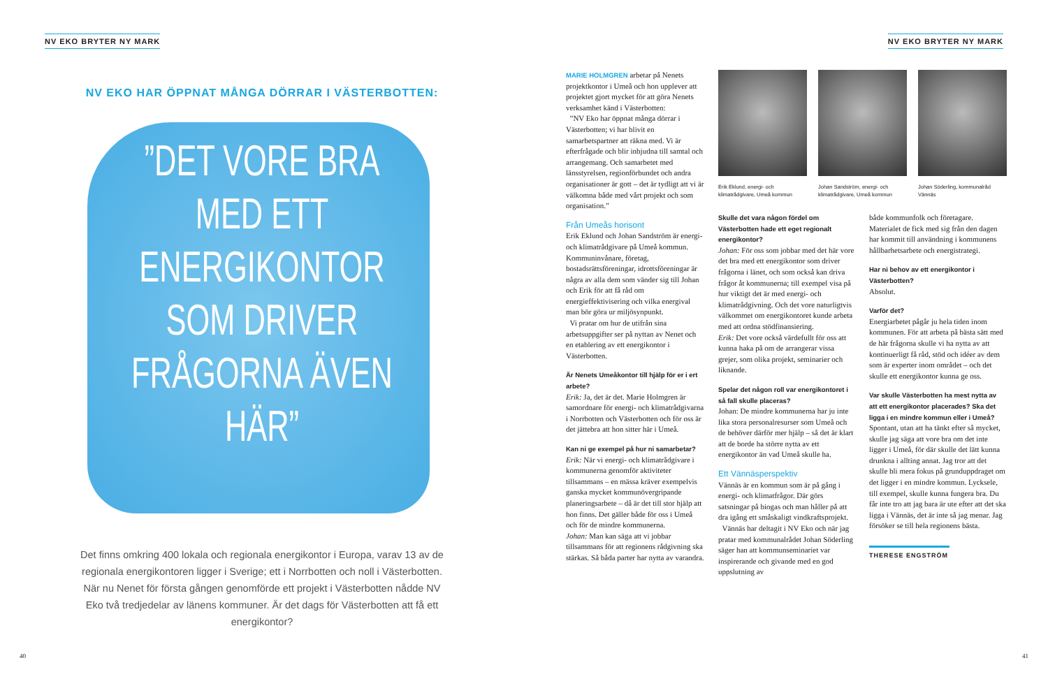NV EKO BRYTER NY MARK
NV EKO HAR ÖPPNAT MÅNGA DÖRRAR I VÄSTERBOTTEN:
”DET VORE BRA
MED ETT
ENERGIKONTOR
SOM DRIVER
FRÅGORNA ÄVEN
HÄR”
Det finns omkring 400 lokala och regionala energikontor i Europa, varav 13 av de regionala energikontoren ligger i Sverige; ett i Norrbotten och noll i Västerbotten. När nu Nenet för första gången genomförde ett projekt i Västerbotten nådde NV Eko två tredjedelar av länens kommuner. Är det dags för Västerbotten att få ett energikontor?
40
NV EKO BRYTER NY MARK
MARIE HOLMGREN arbetar på Nenets projektkontor i Umeå och hon upplever att projektet gjort mycket för att göra Nenets verksamhet känd i Västerbotten:
”NV Eko har öppnat många dörrar i Västerbotten; vi har blivit en samarbetspartner att räkna med. Vi är efterfrågade och blir inbjudna till samtal och arrangemang. Och samarbetet med länsstyrelsen, regionförbundet och andra organisationer är gott – det är tydligt att vi är välkomna både med vårt projekt och som organisation.”
Från Umeås horisont
Erik Eklund och Johan Sandström är energi- och klimatrådgivare på Umeå kommun. Kommuninvånare, företag, bostadsrättsföreningar, idrottsföreningar är några av alla dem som vänder sig till Johan och Erik för att få råd om energieffektivisering och vilka energival man bör göra ur miljösynpunkt.
Vi pratar om hur de utifrån sina arbetsuppgifter ser på nyttan av Nenet och en etablering av ett energikontor i Västerbotten.
Är Nenets Umeåkontor till hjälp för er i ert arbete?
Erik: Ja, det är det. Marie Holmgren är samordnare för energi- och klimatrådgivarna i Norrbotten och Västerbotten och för oss är det jättebra att hon sitter här i Umeå.
Kan ni ge exempel på hur ni samarbetar?
Erik: När vi energi- och klimatrådgivare i kommunerna genomför aktiviteter tillsammans – en mässa kräver exempelvis ganska mycket kommunövergripande planeringsarbete – då är det till stor hjälp att hon finns. Det gäller både för oss i Umeå och för de mindre kommunerna.
Johan: Man kan säga att vi jobbar tillsammans för att regionens rådgivning ska stärkas. Så båda parter har nytta av varandra.
Erik Eklund, energi- och klimatrådgivare, Umeå kommun
Johan Sandström, energi- och klimatrådgivare, Umeå kommun
Johan Söderling, kommunalråd Vännäs
Skulle det vara någon fördel om Västerbotten hade ett eget regionalt energikontor?
Johan: För oss som jobbar med det här vore det bra med ett energikontor som driver frågorna i länet, och som också kan driva frågor åt kommunerna; till exempel visa på hur viktigt det är med energi- och klimatrådgivning. Och det vore naturligtvis välkommet om energikontoret kunde arbeta med att ordna stödfinansiering.
Erik: Det vore också värdefullt för oss att kunna haka på om de arrangerar vissa grejer, som olika projekt, seminarier och liknande.
Spelar det någon roll var energikontoret i så fall skulle placeras?
Johan: De mindre kommunerna har ju inte lika stora personalresurser som Umeå och de behöver därför mer hjälp – så det är klart att de borde ha större nytta av ett energikontor än vad Umeå skulle ha.
Ett Vännäsperspektiv
Vännäs är en kommun som är på gång i energi- och klimatfrågor. Där görs satsningar på biogas och man håller på att dra igång ett småskaligt vindkraftsprojekt.
Vännäs har deltagit i NV Eko och när jag pratar med kommunalrådet Johan Söderling säger han att kommunseminariet var inspirerande och givande med en god uppslutning av
både kommunfolk och företagare. Materialet de fick med sig från den dagen har kommit till användning i kommunens hållbarhetsarbete och energistrategi.
Har ni behov av ett energikontor i Västerbotten?
Absolut.
Varför det?
Energiarbetet pågår ju hela tiden inom kommunen. För att arbeta på bästa sätt med de här frågorna skulle vi ha nytta av att kontinuerligt få råd, stöd och idéer av dem som är experter inom området – och det skulle ett energikontor kunna ge oss.
Var skulle Västerbotten ha mest nytta av att ett energikontor placerades? Ska det ligga i en mindre kommun eller i Umeå?
Spontant, utan att ha tänkt efter så mycket, skulle jag säga att vore bra om det inte ligger i Umeå, för där skulle det lätt kunna drunkna i allting annat. Jag tror att det skulle bli mera fokus på grunduppdraget om det ligger i en mindre kommun. Lycksele, till exempel, skulle kunna fungera bra. Du får inte tro att jag bara är ute efter att det ska ligga i Vännäs, det är inte så jag menar. Jag försöker se till hela regionens bästa.
THERESE ENGSTRÖM
41